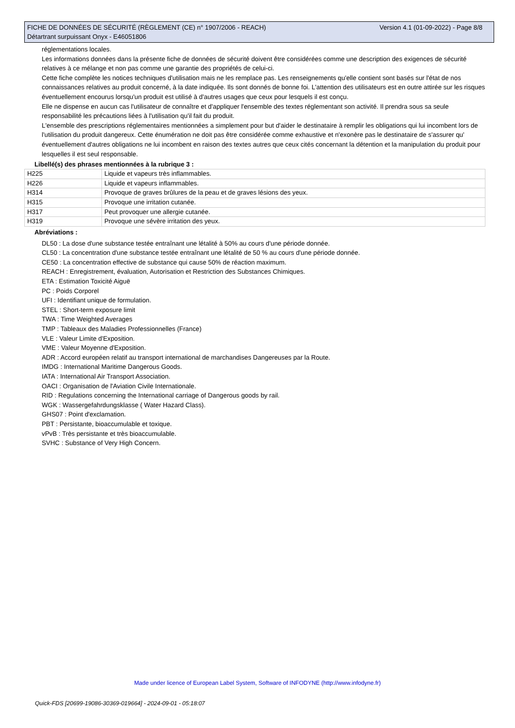Version 4.1 (01-09-2022) - Page 8/8 FICHE DE DONNÉES DE SÉCURITÉ (RÈGLEMENT (CE) n° 1907/2006 - REACH)
Détartrant surpuissant Onyx - E46051806
réglementations locales.
Les informations données dans la présente fiche de données de sécurité doivent être considérées comme une description des exigences de sécurité relatives à ce mélange et non pas comme une garantie des propriétés de celui-ci.
Cette fiche complète les notices techniques d'utilisation mais ne les remplace pas. Les renseignements qu'elle contient sont basés sur l'état de nos connaissances relatives au produit concerné, à la date indiquée. Ils sont donnés de bonne foi. L'attention des utilisateurs est en outre attirée sur les risques éventuellement encourus lorsqu'un produit est utilisé à d'autres usages que ceux pour lesquels il est conçu.
Elle ne dispense en aucun cas l'utilisateur de connaître et d'appliquer l'ensemble des textes réglementant son activité. Il prendra sous sa seule responsabilité les précautions liées à l'utilisation qu'il fait du produit.
L'ensemble des prescriptions réglementaires mentionnées a simplement pour but d'aider le destinataire à remplir les obligations qui lui incombent lors de l'utilisation du produit dangereux. Cette énumération ne doit pas être considérée comme exhaustive et n'exonère pas le destinataire de s'assurer qu' éventuellement d'autres obligations ne lui incombent en raison des textes autres que ceux cités concernant la détention et la manipulation du produit pour lesquelles il est seul responsable.
Libellé(s) des phrases mentionnées à la rubrique 3 :
| H225 | Liquide et vapeurs très inflammables. |
| H226 | Liquide et vapeurs inflammables. |
| H314 | Provoque de graves brûlures de la peau et de graves lésions des yeux. |
| H315 | Provoque une irritation cutanée. |
| H317 | Peut provoquer une allergie cutanée. |
| H319 | Provoque une sévère irritation des yeux. |
Abréviations :
DL50 : La dose d'une substance testée entraînant une létalité à 50% au cours d'une période donnée.
CL50 : La concentration d'une substance testée entraînant une létalité de 50 % au cours d'une période donnée.
CE50 : La concentration effective de substance qui cause 50% de réaction maximum.
REACH : Enregistrement, évaluation, Autorisation et Restriction des Substances Chimiques.
ETA : Estimation Toxicité Aiguë
PC : Poids Corporel
UFI : Identifiant unique de formulation.
STEL : Short-term exposure limit
TWA : Time Weighted Averages
TMP : Tableaux des Maladies Professionnelles (France)
VLE : Valeur Limite d'Exposition.
VME : Valeur Moyenne d'Exposition.
ADR : Accord européen relatif au transport international de marchandises Dangereuses par la Route.
IMDG : International Maritime Dangerous Goods.
IATA : International Air Transport Association.
OACI : Organisation de l'Aviation Civile Internationale.
RID : Regulations concerning the International carriage of Dangerous goods by rail.
WGK : Wassergefahrdungsklasse ( Water Hazard Class).
GHS07 : Point d'exclamation.
PBT : Persistante, bioaccumulable et toxique.
vPvB : Très persistante et très bioaccumulable.
SVHC : Substance of Very High Concern.
Made under licence of European Label System, Software of INFODYNE (http://www.infodyne.fr)
Quick-FDS [20699-19086-30369-019664] - 2024-09-01 - 05:18:07